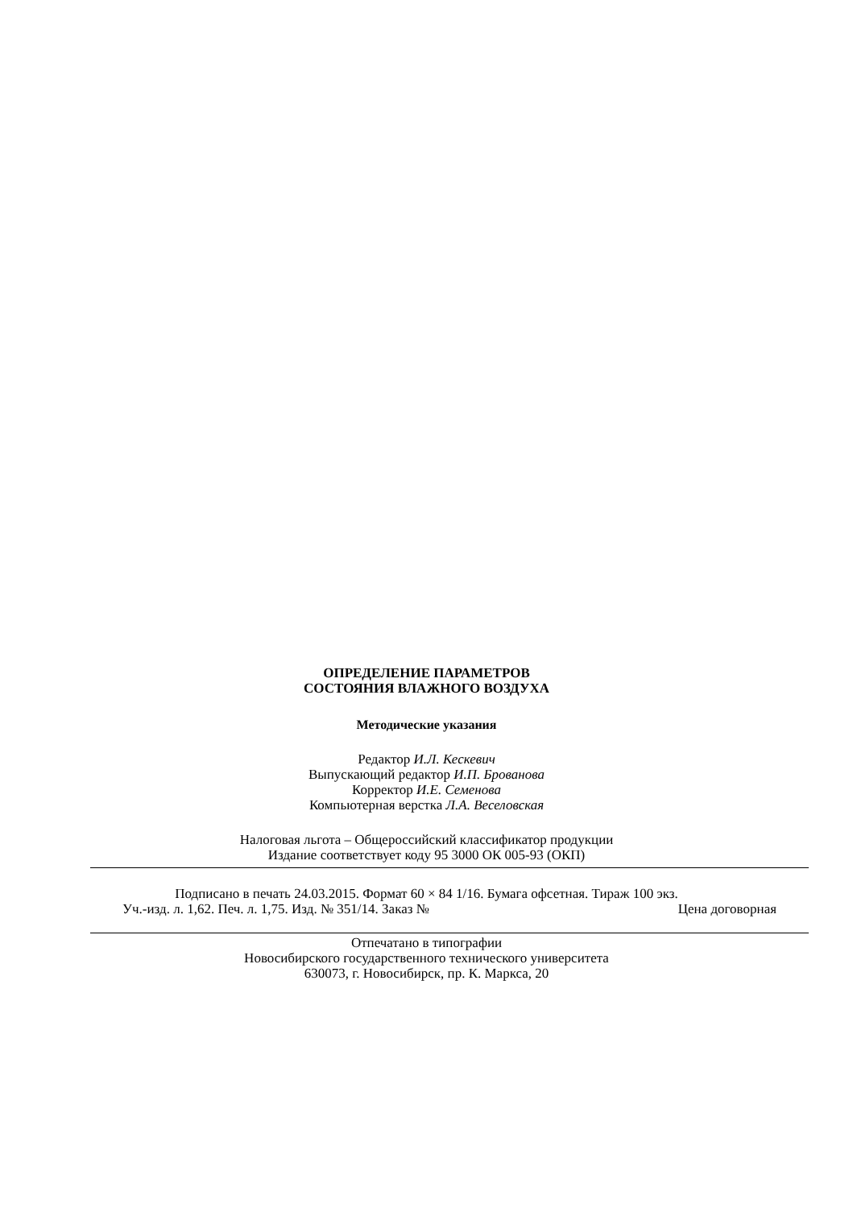ОПРЕДЕЛЕНИЕ ПАРАМЕТРОВ
СОСТОЯНИЯ ВЛАЖНОГО ВОЗДУХА
Методические указания
Редактор И.Л. Кескевич
Выпускающий редактор И.П. Брованова
Корректор И.Е. Семенова
Компьютерная верстка Л.А. Веселовская
Налоговая льгота – Общероссийский классификатор продукции
Издание соответствует коду 95 3000 ОК 005-93 (ОКП)
Подписано в печать 24.03.2015. Формат 60 × 84 1/16. Бумага офсетная. Тираж 100 экз.
Уч.-изд. л. 1,62. Печ. л. 1,75. Изд. № 351/14. Заказ № Цена договорная
Отпечатано в типографии
Новосибирского государственного технического университета
630073, г. Новосибирск, пр. К. Маркса, 20